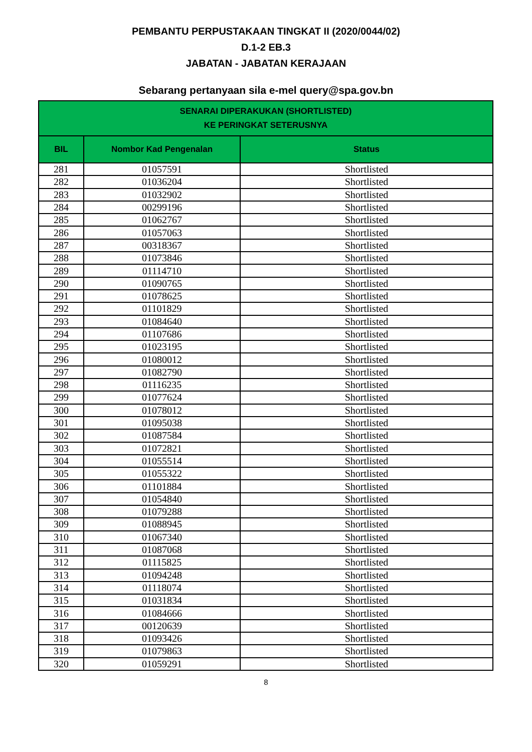PEMBANTU PERPUSTAKAAN TINGKAT II (2020/0044/02)
D.1-2 EB.3
JABATAN - JABATAN KERAJAAN
Sebarang pertanyaan sila e-mel query@spa.gov.bn
| SENARAI DIPERAKUKAN (SHORTLISTED) KE PERINGKAT SETERUSNYA | | |
| --- | --- | --- |
| BIL | Nombor Kad Pengenalan | Status |
| 281 | 01057591 | Shortlisted |
| 282 | 01036204 | Shortlisted |
| 283 | 01032902 | Shortlisted |
| 284 | 00299196 | Shortlisted |
| 285 | 01062767 | Shortlisted |
| 286 | 01057063 | Shortlisted |
| 287 | 00318367 | Shortlisted |
| 288 | 01073846 | Shortlisted |
| 289 | 01114710 | Shortlisted |
| 290 | 01090765 | Shortlisted |
| 291 | 01078625 | Shortlisted |
| 292 | 01101829 | Shortlisted |
| 293 | 01084640 | Shortlisted |
| 294 | 01107686 | Shortlisted |
| 295 | 01023195 | Shortlisted |
| 296 | 01080012 | Shortlisted |
| 297 | 01082790 | Shortlisted |
| 298 | 01116235 | Shortlisted |
| 299 | 01077624 | Shortlisted |
| 300 | 01078012 | Shortlisted |
| 301 | 01095038 | Shortlisted |
| 302 | 01087584 | Shortlisted |
| 303 | 01072821 | Shortlisted |
| 304 | 01055514 | Shortlisted |
| 305 | 01055322 | Shortlisted |
| 306 | 01101884 | Shortlisted |
| 307 | 01054840 | Shortlisted |
| 308 | 01079288 | Shortlisted |
| 309 | 01088945 | Shortlisted |
| 310 | 01067340 | Shortlisted |
| 311 | 01087068 | Shortlisted |
| 312 | 01115825 | Shortlisted |
| 313 | 01094248 | Shortlisted |
| 314 | 01118074 | Shortlisted |
| 315 | 01031834 | Shortlisted |
| 316 | 01084666 | Shortlisted |
| 317 | 00120639 | Shortlisted |
| 318 | 01093426 | Shortlisted |
| 319 | 01079863 | Shortlisted |
| 320 | 01059291 | Shortlisted |
8